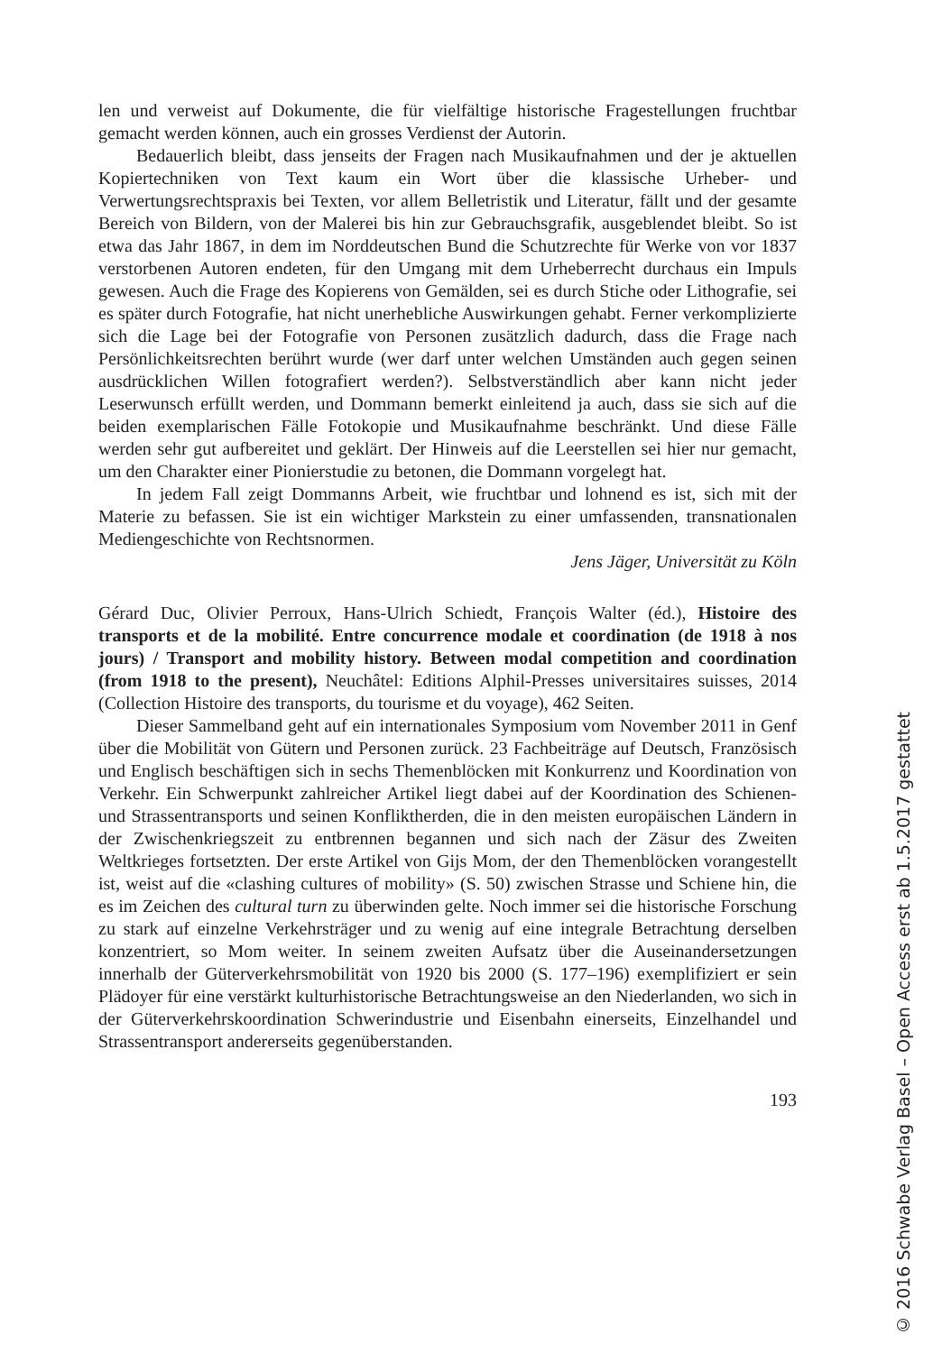len und verweist auf Dokumente, die für vielfältige historische Fragestellungen fruchtbar gemacht werden können, auch ein grosses Verdienst der Autorin.
Bedauerlich bleibt, dass jenseits der Fragen nach Musikaufnahmen und der je aktuellen Kopiertechniken von Text kaum ein Wort über die klassische Urheber- und Verwertungsrechtspraxis bei Texten, vor allem Belletristik und Literatur, fällt und der gesamte Bereich von Bildern, von der Malerei bis hin zur Gebrauchsgrafik, ausgeblendet bleibt. So ist etwa das Jahr 1867, in dem im Norddeutschen Bund die Schutzrechte für Werke von vor 1837 verstorbenen Autoren endeten, für den Umgang mit dem Urheberrecht durchaus ein Impuls gewesen. Auch die Frage des Kopierens von Gemälden, sei es durch Stiche oder Lithografie, sei es später durch Fotografie, hat nicht unerhebliche Auswirkungen gehabt. Ferner verkomplizierte sich die Lage bei der Fotografie von Personen zusätzlich dadurch, dass die Frage nach Persönlichkeitsrechten berührt wurde (wer darf unter welchen Umständen auch gegen seinen ausdrücklichen Willen fotografiert werden?). Selbstverständlich aber kann nicht jeder Leserwunsch erfüllt werden, und Dommann bemerkt einleitend ja auch, dass sie sich auf die beiden exemplarischen Fälle Fotokopie und Musikaufnahme beschränkt. Und diese Fälle werden sehr gut aufbereitet und geklärt. Der Hinweis auf die Leerstellen sei hier nur gemacht, um den Charakter einer Pionierstudie zu betonen, die Dommann vorgelegt hat.
In jedem Fall zeigt Dommanns Arbeit, wie fruchtbar und lohnend es ist, sich mit der Materie zu befassen. Sie ist ein wichtiger Markstein zu einer umfassenden, transnationalen Mediengeschichte von Rechtsnormen.
Jens Jäger, Universität zu Köln
Gérard Duc, Olivier Perroux, Hans-Ulrich Schiedt, François Walter (éd.), Histoire des transports et de la mobilité. Entre concurrence modale et coordination (de 1918 à nos jours) / Transport and mobility history. Between modal competition and coordination (from 1918 to the present), Neuchâtel: Editions Alphil-Presses universitaires suisses, 2014 (Collection Histoire des transports, du tourisme et du voyage), 462 Seiten.
Dieser Sammelband geht auf ein internationales Symposium vom November 2011 in Genf über die Mobilität von Gütern und Personen zurück. 23 Fachbeiträge auf Deutsch, Französisch und Englisch beschäftigen sich in sechs Themenblöcken mit Konkurrenz und Koordination von Verkehr. Ein Schwerpunkt zahlreicher Artikel liegt dabei auf der Koordination des Schienen- und Strassentransports und seinen Konfliktherden, die in den meisten europäischen Ländern in der Zwischenkriegszeit zu entbrennen begannen und sich nach der Zäsur des Zweiten Weltkrieges fortsetzten. Der erste Artikel von Gijs Mom, der den Themenblöcken vorangestellt ist, weist auf die «clashing cultures of mobility» (S. 50) zwischen Strasse und Schiene hin, die es im Zeichen des cultural turn zu überwinden gelte. Noch immer sei die historische Forschung zu stark auf einzelne Verkehrsträger und zu wenig auf eine integrale Betrachtung derselben konzentriert, so Mom weiter. In seinem zweiten Aufsatz über die Auseinandersetzungen innerhalb der Güterverkehrsmobilität von 1920 bis 2000 (S. 177–196) exemplifiziert er sein Plädoyer für eine verstärkt kulturhistorische Betrachtungsweise an den Niederlanden, wo sich in der Güterverkehrskoordination Schwerindustrie und Eisenbahn einerseits, Einzelhandel und Strassentransport andererseits gegenüberstanden.
193
© 2016 Schwabe Verlag Basel – Open Access erst ab 1.5.2017 gestattet